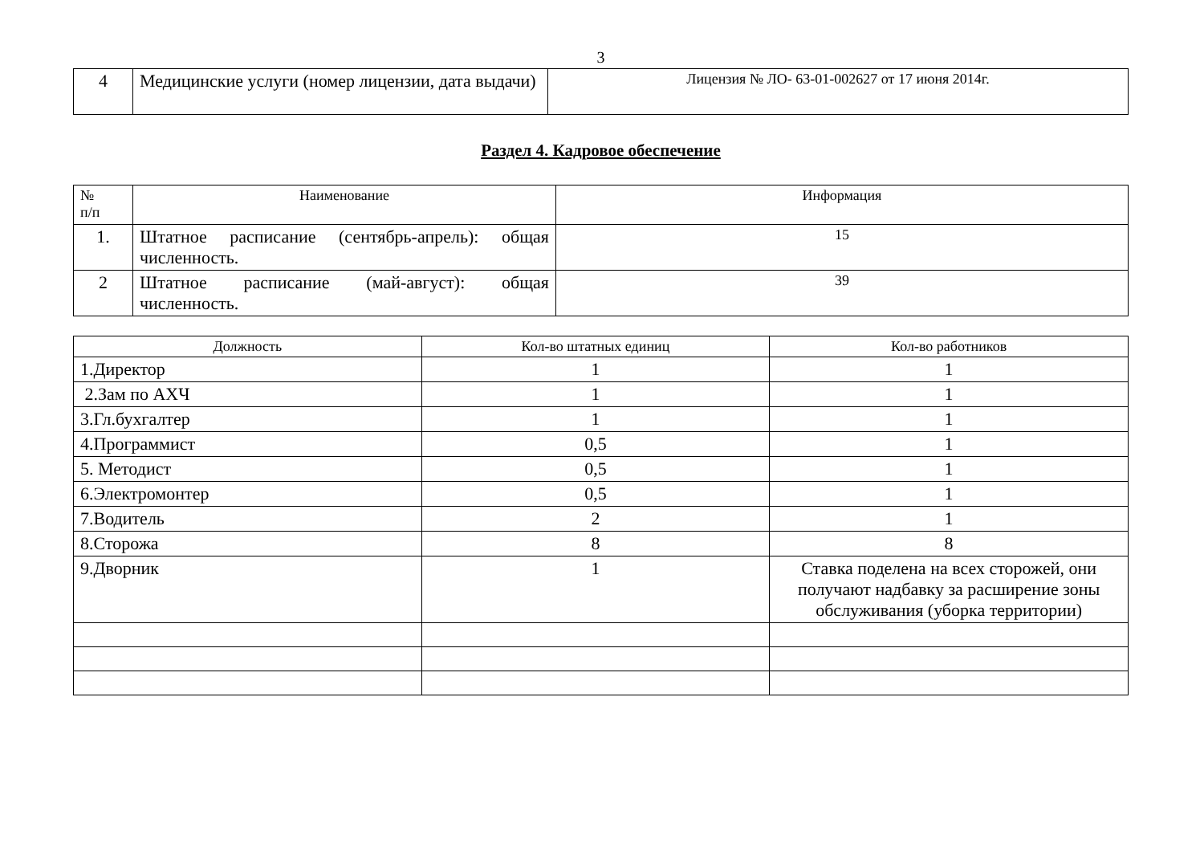3
| 4 | Медицинские услуги (номер лицензии, дата выдачи) | Лицензия № ЛО- 63-01-002627 от 17 июня 2014г. |
Раздел 4. Кадровое обеспечение
| № п/п | Наименование | Информация |
| --- | --- | --- |
| 1. | Штатное расписание (сентябрь-апрель): общая численность. | 15 |
| 2 | Штатное расписание (май-август): общая численность. | 39 |
| Должность | Кол-во штатных единиц | Кол-во работников |
| --- | --- | --- |
| 1.Директор | 1 | 1 |
| 2.Зам по АХЧ | 1 | 1 |
| 3.Гл.бухгалтер | 1 | 1 |
| 4.Программист | 0,5 | 1 |
| 5. Методист | 0,5 | 1 |
| 6.Электромонтер | 0,5 | 1 |
| 7.Водитель | 2 | 1 |
| 8.Сторожа | 8 | 8 |
| 9.Дворник | 1 | Ставка поделена на всех сторожей, они получают надбавку за расширение зоны обслуживания (уборка территории) |